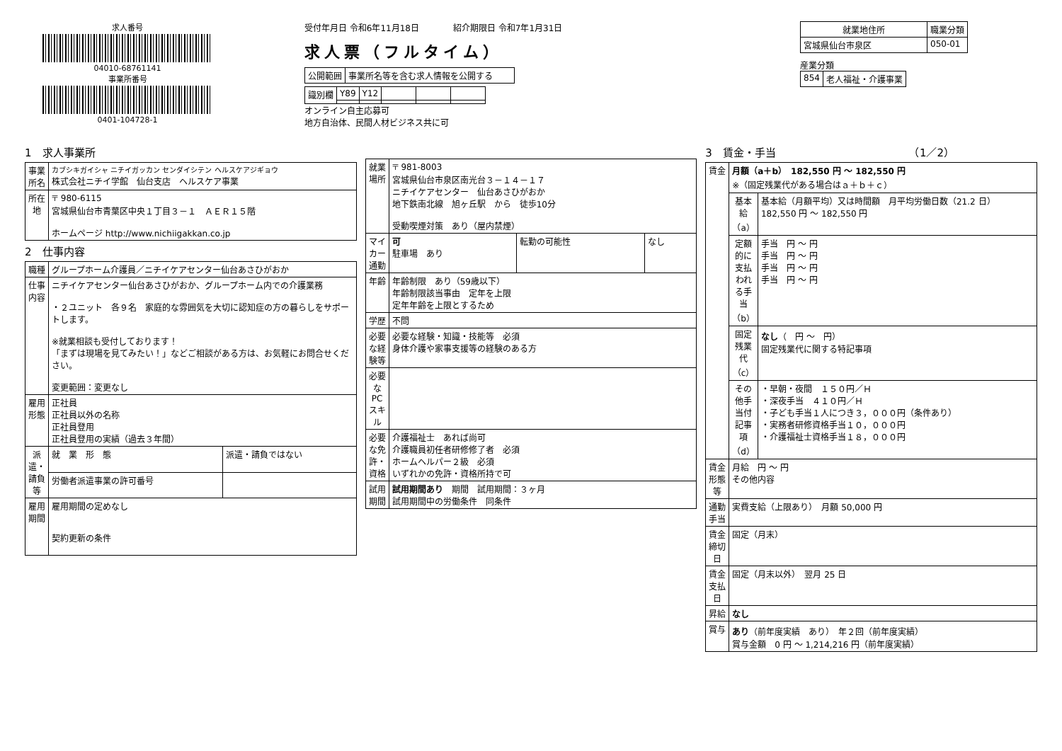求人番号
04010-68761141
事業所番号
0401-104728-1
受付年月日 令和6年11月18日　　　　紹介期限日 令和7年1月31日
求人票（フルタイム）
| 公開範囲 | 事業所名等を含む求人情報を公開する |
| 識別欄 | Y89 | Y12 | | | |
オンライン自主応募可
地方自治体、民間人材ビジネス共に可
| 就業地住所 | 職業分類 |
| --- | --- |
| 宮城県仙台市泉区 | 050-01 |
産業分類
| 854 | 老人福祉・介護事業 |
1　求人事業所
| 事業所名 | カブシキガイシャ ニチイガッカン センダイシテン ヘルスケアジギョウ 株式会社ニチイ学館 仙台支店 ヘルスケア事業 |
| 所在地 | 〒 980-6115 宮城県仙台市青葉区中央１丁目３－１ ＡＥＲ１５階 ホームページ http://www.nichiigakkan.co.jp |
2　仕事内容
| 職種 | グループホーム介護員／ニチイケアセンター仙台あさひがおか | |
| 仕事内容 | ニチイケアセンター仙台あさひがおか、グループホーム内での介護業務 ・２ユニット 各９名 家庭的な雰囲気を大切に認知症の方の暮らしをサポートします。 ※就業相談も受付しております！ 「まずは現場を見てみたい！」などご相談がある方は、お気軽にお問合せください。 変更範囲：変更なし | |
| 雇用形態 | 正社員 正社員以外の名称 正社員登用 正社員登用の実績（過去３年間） | |
| 派遣・請負等 | 就 業 形 態 | 派遣・請負ではない |
| | 労働者派遣事業の許可番号 | |
| 雇用期間 | 雇用期間の定めなし 契約更新の条件 | |
| 就業場所 | 〒 981-8003 宮城県仙台市泉区南光台３－１４－１７ ニチイケアセンター 仙台あさひがおか 地下鉄南北線 旭ヶ丘駅 から 徒歩10分 受動喫煙対策 あり（屋内禁煙） | | |
| マイカー通勤 | 可 駐車場 あり | 転勤の可能性 | なし |
| 年齢 | 年齢制限 あり（59歳以下） 年齢制限該当事由 定年を上限 定年年齢を上限とするため | | |
| 学歴 | 不問 | | |
| 必要な経験等 | 必要な経験・知識・技能等 必須 身体介護や家事支援等の経験のある方 | | |
| 必要なPCスキル | | | |
| 必要な免許・資格 | 介護福祉士 あれば尚可 介護職員初任者研修修了者 必須 ホームヘルパー２級 必須 いずれかの免許・資格所持で可 | | |
| 試用期間 | 試用期間あり 期間 試用期間：３ヶ月 試用期間中の労働条件 同条件 | | |
3　賃金・手当　　　　　　　　　　　　　（1／2）
| 賃金 | 月額（a＋b） 182,550 円 ～ 182,550 円 ※（固定残業代がある場合はａ＋ｂ＋ｃ） | |
| | 基本給（a） | 基本給（月額平均）又は時間額 月平均労働日数（21.2 日） 182,550 円 ～ 182,550 円 |
| | 定額的に支払われる手当（b） | 手当 円 ～ 円 手当 円 ～ 円 手当 円 ～ 円 手当 円 ～ 円 |
| | 固定残業代（c） | なし （ 円 ～ 円） 固定残業代に関する特記事項 |
| | その他手当付記事項（d） | ・早朝・夜間 １５０円／Ｈ ・深夜手当 ４１０円／Ｈ ・子ども手当１人につき３，０００円（条件あり） ・実務者研修資格手当１０，０００円 ・介護福祉士資格手当１８，０００円 |
| 賃金形態等 | 月給 円 ～ 円 その他内容 | |
| 通勤手当 | 実費支給（上限あり） 月額 50,000 円 | |
| 賃金締切日 | 固定（月末） | |
| 賃金支払日 | 固定（月末以外） 翌月 25 日 | |
| 昇給 | なし | |
| 賞与 | あり （前年度実績 あり） 年２回（前年度実績） 賞与金額 0 円 ～ 1,214,216 円（前年度実績） | |